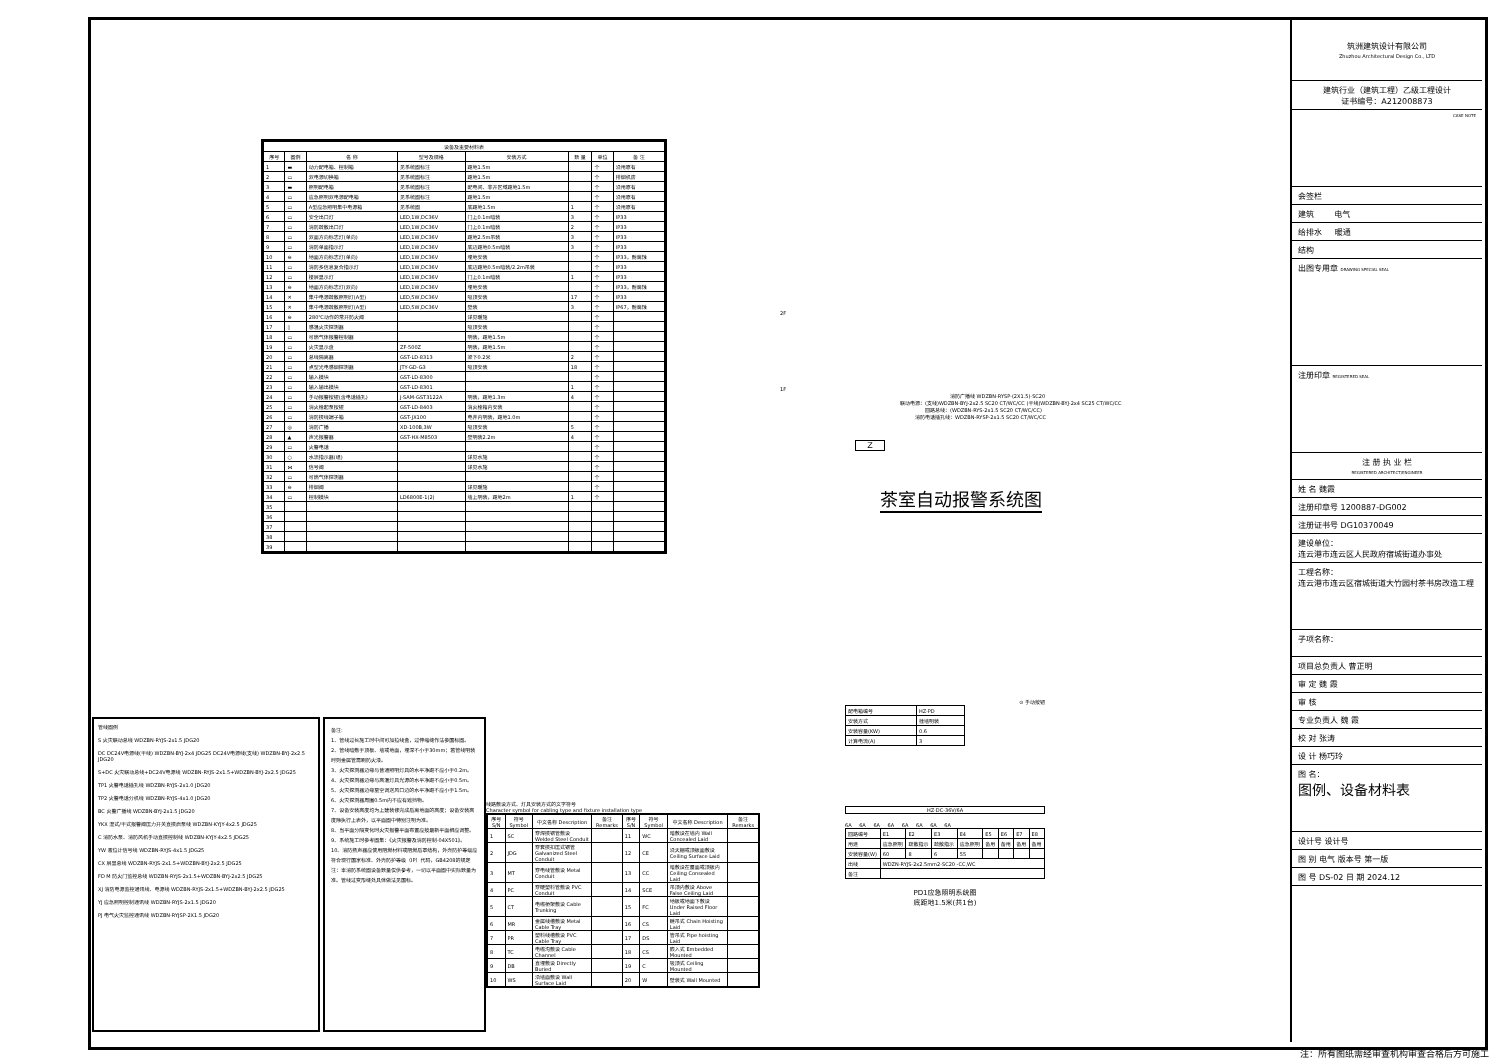| 设备及主要材料表 | | | | | | | |
| 序号 | 图例 | 名 称 | 型号及规格 | 安装方式 | 数 量 | 单位 | 备 注 |
| 1 | ▬ | 动力配电箱、控制箱 | 见系统图标注 | 距地1.5m | | 个 | 沿用原有 |
| 2 | ▭ | 双电源切换箱 | 见系统图标注 | 距地1.5m | | 个 | 排烟机房 |
| 3 | ▬ | 照明配电箱 | 见系统图标注 | 配电间、非开区域距地1.5m | | 个 | 沿用原有 |
| 4 | ▭ | 应急照明双电源配电箱 | 见系统图标注 | 距地1.5m | | 个 | 沿用原有 |
| 5 | ▭ | A型应急照明集中电源箱 | 见系统图 | 底距地1.5m | 1 | 个 | 沿用原有 |
| 6 | ▭ | 安全出口灯 | LED,1W,DC36V | 门上0.1m暗装 | 3 | 个 | IP33 |
| 7 | ▭ | 消防疏散出口灯 | LED,1W,DC36V | 门上0.1m暗装 | 2 | 个 | IP33 |
| 8 | ▭ | 双面方向标志灯(单向) | LED,1W,DC36V | 距地2.5m吊装 | 3 | 个 | IP33 |
| 9 | ▭ | 消防单面指示灯 | LED,1W,DC36V | 底边距地0.5m暗装 | 3 | 个 | IP33 |
| 10 | ⊖ | 地面方向标志灯(单向) | LED,1W,DC36V | 埋地安装 | | 个 | IP33，耐腐蚀 |
| 11 | ▭ | 消防多信息复合指示灯 | LED,1W,DC36V | 底边距地0.5m暗装/2.2m吊装 | | 个 | IP33 |
| 12 | ▭ | 楼层显示灯 | LED,1W,DC36V | 门上0.1m暗装 | 1 | 个 | IP33 |
| 13 | ⊖ | 地面方向标志灯(双向) | LED,1W,DC36V | 埋地安装 | | 个 | IP33，耐腐蚀 |
| 14 | ✕ | 集中电源疏散照明灯(A型) | LED,5W,DC36V | 吸顶安装 | 17 | 个 | IP33 |
| 15 | ✕ | 集中电源疏散照明灯(A型) | LED,5W,DC36V | 壁装 | 3 | 个 | IP67，耐腐蚀 |
| 16 | ⊖ | 280℃动作的常开防火阀 | | 详见暖施 | | 个 | |
| 17 | ▯ | 感温火灾探测器 | | 吸顶安装 | | 个 | |
| 18 | ▭ | 可燃气体报警控制器 | | 明装，距地1.5m | | 个 | |
| 19 | ▭ | 火灾显示盘 | ZF-500Z | 明装，距地1.5m | | 个 | |
| 20 | ▭ | 总线隔离器 | GST-LD-8313 | 梁下0.2米 | 2 | 个 | |
| 21 | ▭ | 点型光电感烟探测器 | JTY-GD-G3 | 吸顶安装 | 18 | 个 | |
| 22 | ▭ | 输入模块 | GST-LD-8300 | | | 个 | |
| 23 | ▭ | 输入输出模块 | GST-LD-8301 | | 1 | 个 | |
| 24 | ▭ | 手动报警按钮(含电话插孔) | J-SAM-GST3122A | 明装，距地1.3m | 4 | 个 | |
| 25 | ▭ | 消火栓起泵按钮 | GST-LD-8403 | 消火栓箱内安装 | | 个 | |
| 26 | ▭ | 消防接线端子箱 | GST-JX100 | 电井内明装，距地1.0m | | 个 | |
| 27 | ◎ | 消防广播 | XD-100B,3W | 吸顶安装 | 5 | 个 | |
| 28 | ▲ | 声光报警器 | GST-HX-M8503 | 壁明装2.2m | 4 | 个 | |
| 29 | ▭ | 火警电话 | | | | 个 | |
| 30 | ○ | 水流指示器(组) | | 详见水施 | | 个 | |
| 31 | ⋈ | 信号阀 | | 详见水施 | | 个 | |
| 32 | ▭ | 可燃气体探测器 | | | | 个 | |
| 33 | ⊖ | 排烟阀 | | 详见暖施 | | 个 | |
| 34 | ▭ | 控制模块 | LD6800E-1(2) | 墙上明装，距地2m | 1 | 个 | |
| 35 | | | | | | | |
| 36 | | | | | | | |
| 37 | | | | | | | |
| 38 | | | | | | | |
| 39 | | | | | | | |
2F
1F
消防广播线 WDZBN-RYSP-(2X1.5)-SC20
联动电源：(支线)WDZBN-BYJ-2x2.5 SC20 CT/WC/CC (干线)WDZBN-BYJ-2x4 SC25 CT/WC/CC
回路总线：(WDZBN-RYS-2x1.5 SC20 CT/WC/CC)
消防电话插孔线：WDZBN-RYSP-2x1.5 SC20 CT/WC/CC
Z
茶室自动报警系统图
管线图例
S 火灾联动总线 WDZBN-RYJS-2x1.5 JDG20
DC DC24V电源线(干线) WDZBN-BYJ-2x4 JDG25 DC24V电源线(支线) WDZBN-BYJ-2x2.5 JDG20
S+DC 火灾联动总线+DC24V电源线 WDZBN-RYJS-2x1.5+WDZBN-BYJ-2x2.5 JDG25
TP1 火警电话插孔线 WDZBN-RYJS-2x1.0 JDG20
TP2 火警电话分机线 WDZBN-RYJS-4x1.0 JDG20
BC 火警广播线 WDZBN-BYJ-2x1.5 JDG20
YKX 湿式/干式报警阀压力开关直接启泵线 WDZBN-KYJY-4x2.5 JDG25
C 消防水泵、消防风机手动直接控制线 WDZBN-KYJY-4x2.5 JDG25
YW 液位计信号线 WDZBN-RYJS-4x1.5 JDG25
CX 层显总线 WDZBN-RYJS-2x1.5+WDZBN-BYJ-2x2.5 JDG25
FD M 防火门监控总线 WDZBN-RYJS-2x1.5+WDZBN-BYJ-2x2.5 JDG25
XJ 消防电源监控通讯线、电源线 WDZBN-RYJS-2x1.5+WDZBN-BYJ-2x2.5 JDG25
YJ 应急照明控制通讯线 WDZBN-RYJS-2x1.5 JDG20
PJ 电气火灾监控通讯线 WDZBN-RYJSP-2X1.5 JDG20
备注:
1、管线过长施工时中间可加拉线盒，过伸缩缝作法参国标图。
2、管线暗敷于顶板、墙或地面，埋深不小于30mm；若管线明装时则金属管需刷防火漆。
3、火灾探测器边缘与普通照明灯具的水平净距不应小于0.2m。
4、火灾探测器边缘与高温灯具光源的水平净距不应小于0.5m。
5、火灾探测器边缘至空调送风口边的水平净距不应小于1.5m。
6、火灾探测器周围0.5m内不应有遮挡物。
7、设备安装高度均为上建装修完成后离地面的高度；设备安装高度除执行上表外，以平面图中特别注明为准。
8、当平面分隔变化时火灾报警平面布置应按最新平面相应调整。
9、系统施工时参考图集：《火灾报警及消防控制-04X501》。
10、消防扬声器应使用阻燃材料或阻燃后罩结构，外壳防护等级应符合现行国家标准、外壳防护等级（IP）代码，GB4208的规定
注：本消防系统图设备数量仅供参考，一切以平面图中实际数量为准。管线过变形缝处具体做法见国标。
线路敷设方式、灯具安装方式的文字符号
Character symbol for cabling type and fixture installation type
| 序号 S/N | 符号 Symbol | 中文名称 Description | 备注 Remarks | 序号 S/N | 符号 Symbol | 中文名称 Description | 备注 Remarks |
| --- | --- | --- | --- | --- | --- | --- | --- |
| 1 | SC | 穿焊接钢管敷设 Welded Steel Conduit | | 11 | WC | 暗敷设在墙内 Wall Concealed Laid | |
| 2 | JDG | 穿套接扣压式钢管 Galvanized Steel Conduit | | 12 | CE | 沿天棚或顶板面敷设 Ceiling Surface Laid | |
| 3 | MT | 穿电线管敷设 Metal Conduit | | 13 | CC | 暗敷设在屋面或顶板内 Ceiling Consealed Laid | |
| 4 | PC | 穿硬塑料管敷设 PVC Conduit | | 14 | SCE | 吊顶内敷设 Above False Ceiling Laid | |
| 5 | CT | 电缆桥架敷设 Cable Trunking | | 15 | FC | 地板或地面下敷设 Under Raised Floor Laid | |
| 6 | MR | 金属线槽敷设 Metal Cable Tray | | 16 | CS | 链吊式 Chain Hoisting Laid | |
| 7 | PR | 塑料线槽敷设 PVC Cable Tray | | 17 | DS | 管吊式 Pipe hoisting Laid | |
| 8 | TC | 电缆沟敷设 Cable Channel | | 18 | CS | 嵌入式 Embedded Mounted | |
| 9 | DB | 直埋敷设 Directly Buried | | 19 | C | 吸顶式 Ceiling Mounted | |
| 10 | WS | 沿墙面敷设 Wall Surface Laid | | 20 | W | 壁装式 Wall Mounted | |
⊙ 手动按钮
| 配电箱编号 | HZ-PD |
| 安装方式 | 挂墙明装 |
| 安装容量(KW) | 0.6 |
| 计算电流(A) | 3 |
HZ-DC-36V/6A
6A 6A 6A 6A 6A 6A 6A 6A
| 回路编号 | E1 | E2 | E3 | E4 | E5 | E6 | E7 | E8 |
| 用途 | 应急照明 | 疏散指示 | 疏散指示 | 应急照明 | 备用 | 备用 | 备用 | 备用 |
| 安装容量(W) | 60 | 8 | 6 | 55 | | | | |
| 出线 | WDZN-RYJS-2x2.5mm2-SC20 -CC,WC | | | | | | | |
| 备注 | | | | | | | | |
PD1应急照明系统图
底距地1.5米(共1台)
筑洲建筑设计有限公司
Zhuzhou Architectural Design Co., LTD
建筑行业（建筑工程）乙级工程设计
证书编号：A212008873
CASE NOTE
会签栏
建筑 电气
给排水 暖通
结构
出图专用章 DRAWING SPECIAL SEAL
注册印章 REGISTERED SEAL
注 册 执 业 栏
REGISTERED ARCHITECT/ENGINEER
姓 名 魏霞
注册印章号 1200887-DG002
注册证书号 DG10370049
建设单位：
连云港市连云区人民政府宿城街道办事处
工程名称：
连云港市连云区宿城街道大竹园村茶书房改造工程
子项名称：
项目总负责人 曹正明
审 定 魏 霞
审 核
专业负责人 魏 霞
校 对 张涛
设 计 杨巧玲
图 名：
图例、设备材料表
设计号 设计号
图 别 电气 版本号 第一版
图 号 DS-02 日 期 2024.12
注：所有图纸需经审查机构审查合格后方可施工